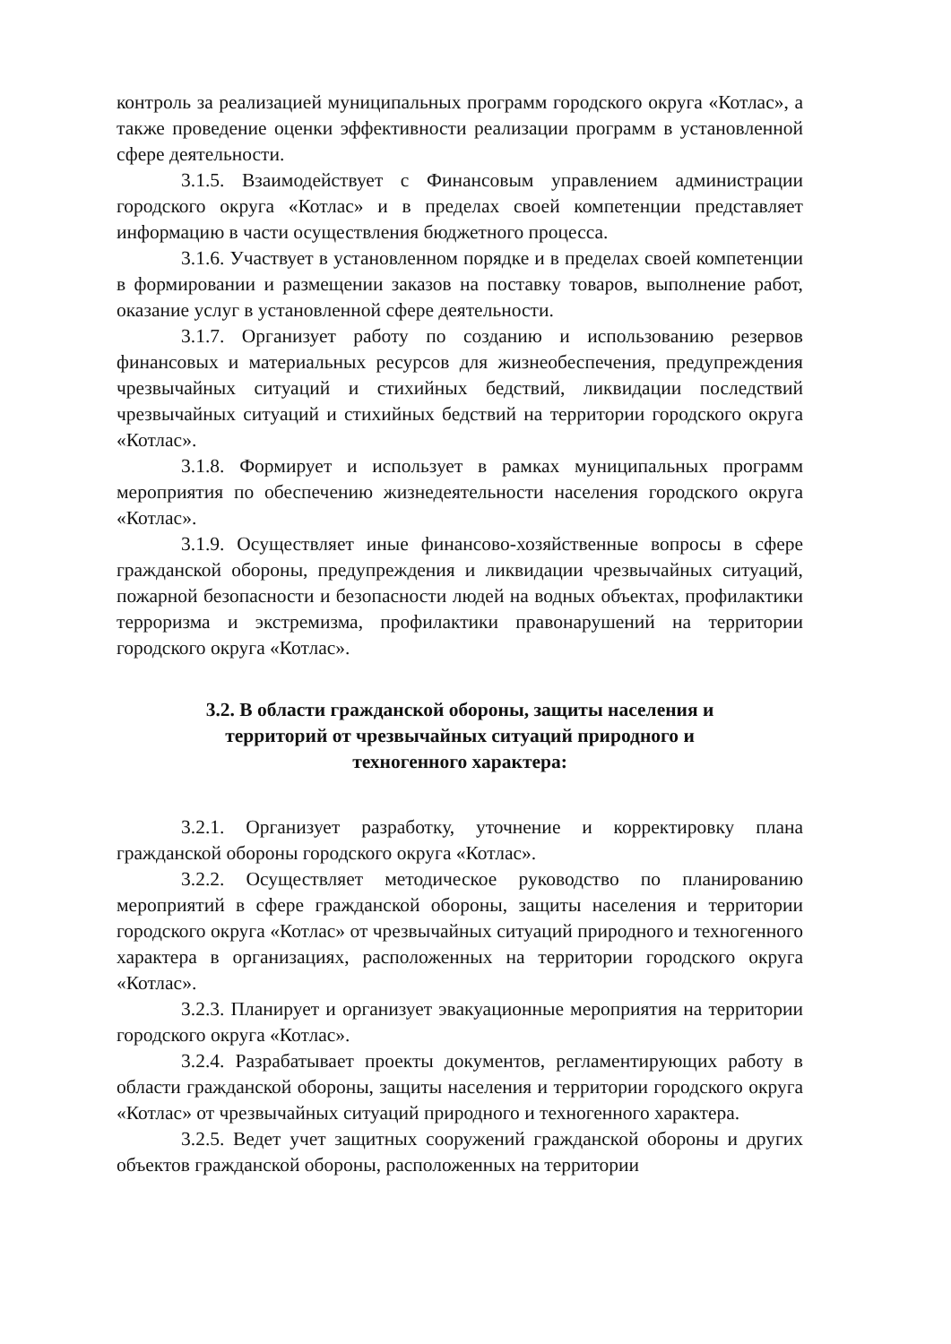контроль за реализацией муниципальных программ городского округа «Котлас», а также проведение оценки эффективности реализации программ в установленной сфере деятельности.
3.1.5. Взаимодействует с Финансовым управлением администрации городского округа «Котлас» и в пределах своей компетенции представляет информацию в части осуществления бюджетного процесса.
3.1.6. Участвует в установленном порядке и в пределах своей компетенции в формировании и размещении заказов на поставку товаров, выполнение работ, оказание услуг в установленной сфере деятельности.
3.1.7. Организует работу по созданию и использованию резервов финансовых и материальных ресурсов для жизнеобеспечения, предупреждения чрезвычайных ситуаций и стихийных бедствий, ликвидации последствий чрезвычайных ситуаций и стихийных бедствий на территории городского округа «Котлас».
3.1.8. Формирует и использует в рамках муниципальных программ мероприятия по обеспечению жизнедеятельности населения городского округа «Котлас».
3.1.9. Осуществляет иные финансово-хозяйственные вопросы в сфере гражданской обороны, предупреждения и ликвидации чрезвычайных ситуаций, пожарной безопасности и безопасности людей на водных объектах, профилактики терроризма и экстремизма, профилактики правонарушений на территории городского округа «Котлас».
3.2. В области гражданской обороны, защиты населения и
территорий от чрезвычайных ситуаций природного и
техногенного характера:
3.2.1. Организует разработку, уточнение и корректировку плана гражданской обороны городского округа «Котлас».
3.2.2. Осуществляет методическое руководство по планированию мероприятий в сфере гражданской обороны, защиты населения и территории городского округа «Котлас» от чрезвычайных ситуаций природного и техногенного характера в организациях, расположенных на территории городского округа «Котлас».
3.2.3. Планирует и организует эвакуационные мероприятия на территории городского округа «Котлас».
3.2.4. Разрабатывает проекты документов, регламентирующих работу в области гражданской обороны, защиты населения и территории городского округа «Котлас» от чрезвычайных ситуаций природного и техногенного характера.
3.2.5. Ведет учет защитных сооружений гражданской обороны и других объектов гражданской обороны, расположенных на территории